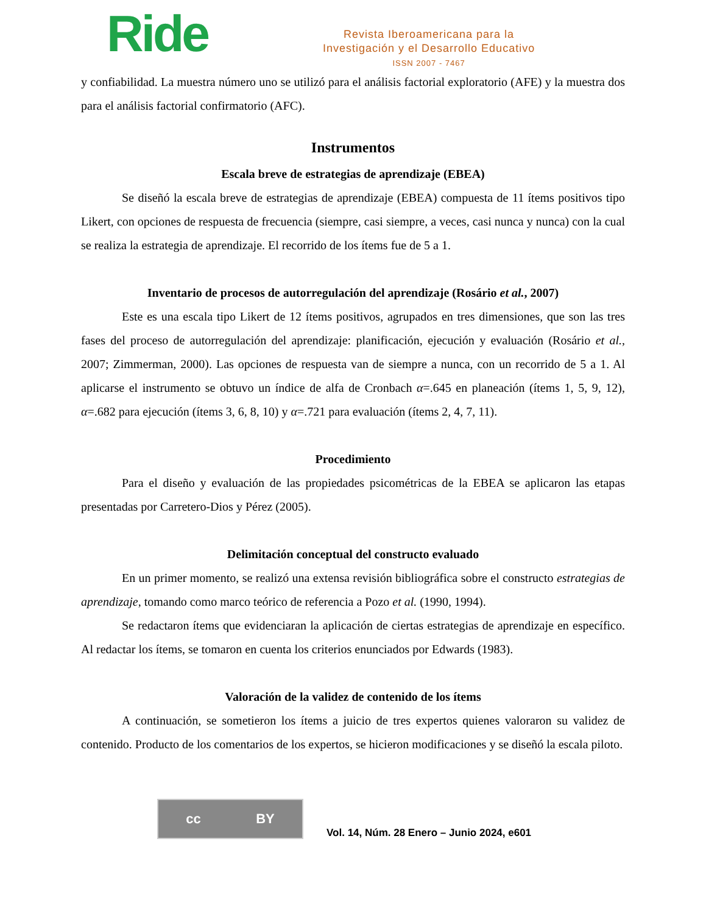Ride
Revista Iberoamericana para la
Investigación y el Desarrollo Educativo
ISSN 2007 - 7467
y confiabilidad. La muestra número uno se utilizó para el análisis factorial exploratorio (AFE) y la muestra dos para el análisis factorial confirmatorio (AFC).
Instrumentos
Escala breve de estrategias de aprendizaje (EBEA)
Se diseñó la escala breve de estrategias de aprendizaje (EBEA) compuesta de 11 ítems positivos tipo Likert, con opciones de respuesta de frecuencia (siempre, casi siempre, a veces, casi nunca y nunca) con la cual se realiza la estrategia de aprendizaje. El recorrido de los ítems fue de 5 a 1.
Inventario de procesos de autorregulación del aprendizaje (Rosário et al., 2007)
Este es una escala tipo Likert de 12 ítems positivos, agrupados en tres dimensiones, que son las tres fases del proceso de autorregulación del aprendizaje: planificación, ejecución y evaluación (Rosário et al., 2007; Zimmerman, 2000). Las opciones de respuesta van de siempre a nunca, con un recorrido de 5 a 1. Al aplicarse el instrumento se obtuvo un índice de alfa de Cronbach α=.645 en planeación (ítems 1, 5, 9, 12), α=.682 para ejecución (ítems 3, 6, 8, 10) y α=.721 para evaluación (ítems 2, 4, 7, 11).
Procedimiento
Para el diseño y evaluación de las propiedades psicométricas de la EBEA se aplicaron las etapas presentadas por Carretero-Dios y Pérez (2005).
Delimitación conceptual del constructo evaluado
En un primer momento, se realizó una extensa revisión bibliográfica sobre el constructo estrategias de aprendizaje, tomando como marco teórico de referencia a Pozo et al. (1990, 1994).
Se redactaron ítems que evidenciaran la aplicación de ciertas estrategias de aprendizaje en específico. Al redactar los ítems, se tomaron en cuenta los criterios enunciados por Edwards (1983).
Valoración de la validez de contenido de los ítems
A continuación, se sometieron los ítems a juicio de tres expertos quienes valoraron su validez de contenido. Producto de los comentarios de los expertos, se hicieron modificaciones y se diseñó la escala piloto.
cc BY
Vol. 14, Núm. 28 Enero – Junio 2024, e601